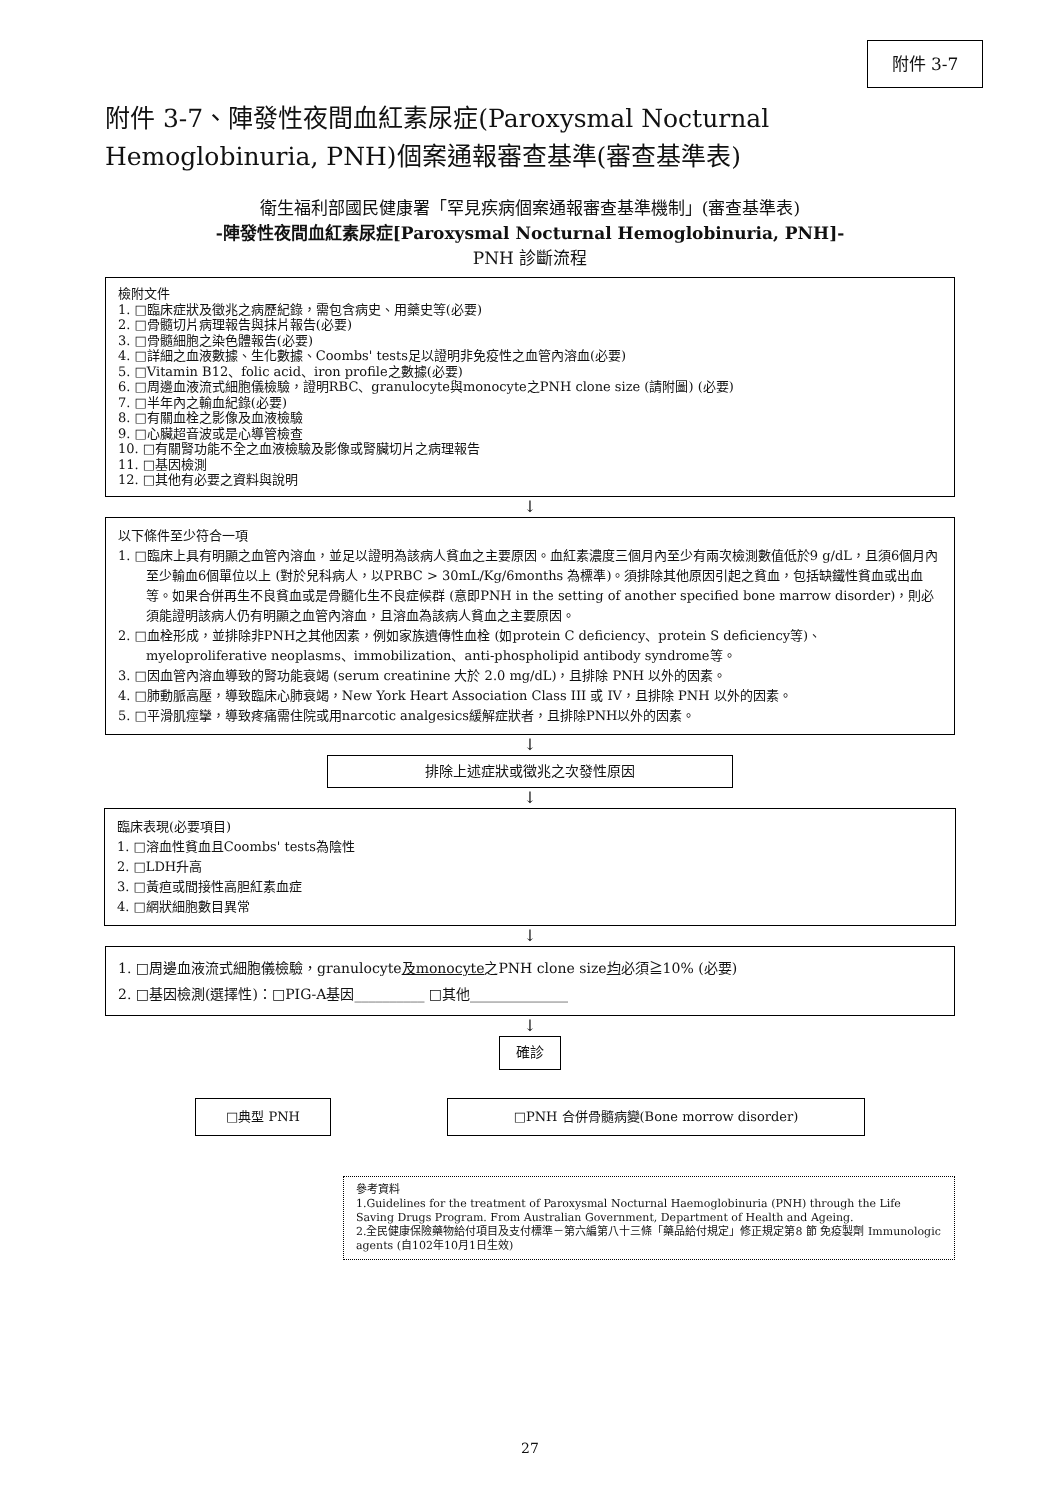附件 3-7
附件 3-7、陣發性夜間血紅素尿症(Paroxysmal Nocturnal Hemoglobinuria, PNH)個案通報審查基準(審查基準表)
衛生福利部國民健康署「罕見疾病個案通報審查基準機制」(審查基準表)
-陣發性夜間血紅素尿症[Paroxysmal Nocturnal Hemoglobinuria, PNH]-
PNH 診斷流程
檢附文件
1. □臨床症狀及徵兆之病歷紀錄，需包含病史、用藥史等(必要)
2. □骨髓切片病理報告與抹片報告(必要)
3. □骨髓細胞之染色體報告(必要)
4. □詳細之血液數據、生化數據、Coombs' tests足以證明非免疫性之血管內溶血(必要)
5. □Vitamin B12、folic acid、iron profile之數據(必要)
6. □周邊血液流式細胞儀檢驗，證明RBC、granulocyte與monocyte之PNH clone size (請附圖) (必要)
7. □半年內之輸血紀錄(必要)
8. □有關血栓之影像及血液檢驗
9. □心臟超音波或是心導管檢查
10. □有關腎功能不全之血液檢驗及影像或腎臟切片之病理報告
11. □基因檢測
12. □其他有必要之資料與說明
↓
以下條件至少符合一項
1. □臨床上具有明顯之血管內溶血，並足以證明為該病人貧血之主要原因。血紅素濃度三個月內至少有兩次檢測數值低於9 g/dL，且須6個月內至少輸血6個單位以上 (對於兒科病人，以PRBC > 30mL/Kg/6months 為標準)。須排除其他原因引起之貧血，包括缺鐵性貧血或出血等。如果合併再生不良貧血或是骨髓化生不良症候群 (意即PNH in the setting of another specified bone marrow disorder)，則必須能證明該病人仍有明顯之血管內溶血，且溶血為該病人貧血之主要原因。
2. □血栓形成，並排除非PNH之其他因素，例如家族遺傳性血栓 (如protein C deficiency、protein S deficiency等)、myeloproliferative neoplasms、immobilization、anti-phospholipid antibody syndrome等。
3. □因血管內溶血導致的腎功能衰竭 (serum creatinine 大於 2.0 mg/dL)，且排除 PNH 以外的因素。
4. □肺動脈高壓，導致臨床心肺衰竭，New York Heart Association Class III 或 IV，且排除 PNH 以外的因素。
5. □平滑肌痙攣，導致疼痛需住院或用narcotic analgesics緩解症狀者，且排除PNH以外的因素。
↓
排除上述症狀或徵兆之次發性原因
↓
臨床表現(必要項目)
1. □溶血性貧血且Coombs' tests為陰性
2. □LDH升高
3. □黃疸或間接性高胆紅素血症
4. □網狀細胞數目異常
↓
1. □周邊血液流式細胞儀檢驗，granulocyte及monocyte之PNH clone size均必須≧10% (必要)
2. □基因檢測(選擇性)：□PIG-A基因__________ □其他______________
↓
確診
□典型 PNH □PNH 合併骨髓病變(Bone morrow disorder)
參考資料
1.Guidelines for the treatment of Paroxysmal Nocturnal Haemoglobinuria (PNH) through the Life Saving Drugs Program. From Australian Government, Department of Health and Ageing.
2.全民健康保險藥物給付項目及支付標準－第六編第八十三條「藥品給付規定」修正規定第8 節 免疫製劑 Immunologic agents (自102年10月1日生效)
27